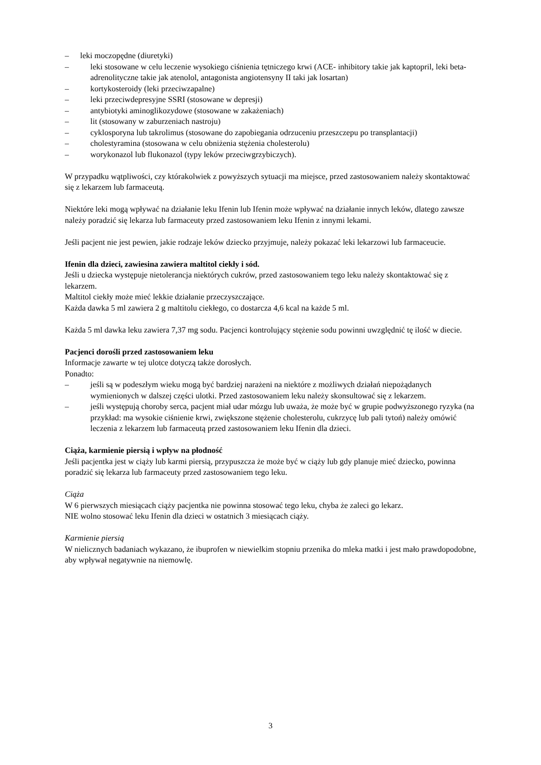– leki moczopędne (diuretyki)
– leki stosowane w celu leczenie wysokiego ciśnienia tętniczego krwi (ACE- inhibitory takie jak kaptopril, leki beta-adrenolityczne takie jak atenolol, antagonista angiotensyny II taki jak losartan)
– kortykosteroidy (leki przeciwzapalne)
– leki przeciwdepresyjne SSRI (stosowane w depresji)
– antybiotyki aminoglikozydowe (stosowane w zakażeniach)
– lit (stosowany w zaburzeniach nastroju)
– cyklosporyna lub takrolimus (stosowane do zapobiegania odrzuceniu przeszczepu po transplantacji)
– cholestyramina (stosowana w celu obniżenia stężenia cholesterolu)
– worykonazol lub flukonazol (typy leków przeciwgrzybiczych).
W przypadku wątpliwości, czy którakolwiek z powyższych sytuacji ma miejsce, przed zastosowaniem należy skontaktować się z lekarzem lub farmaceutą.
Niektóre leki mogą wpływać na działanie leku Ifenin lub Ifenin może wpływać na działanie innych leków, dlatego zawsze należy poradzić się lekarza lub farmaceuty przed zastosowaniem leku Ifenin z innymi lekami.
Jeśli pacjent nie jest pewien, jakie rodzaje leków dziecko przyjmuje, należy pokazać leki lekarzowi lub farmaceucie.
Ifenin dla dzieci, zawiesina zawiera maltitol ciekły i sód.
Jeśli u dziecka występuje nietolerancja niektórych cukrów, przed zastosowaniem tego leku należy skontaktować się z lekarzem.
Maltitol ciekły może mieć lekkie działanie przeczyszczające.
Każda dawka 5 ml zawiera 2 g maltitolu ciekłego, co dostarcza 4,6 kcal na każde 5 ml.
Każda 5 ml dawka leku zawiera 7,37 mg sodu. Pacjenci kontrolujący stężenie sodu powinni uwzględnić tę ilość w diecie.
Pacjenci dorośli przed zastosowaniem leku
Informacje zawarte w tej ulotce dotyczą także dorosłych.
Ponadto:
– jeśli są w podeszłym wieku mogą być bardziej narażeni na niektóre z możliwych działań niepożądanych wymienionych w dalszej części ulotki. Przed zastosowaniem leku należy skonsultować się z lekarzem.
– jeśli występują choroby serca, pacjent miał udar mózgu lub uważa, że może być w grupie podwyższonego ryzyka (na przykład: ma wysokie ciśnienie krwi, zwiększone stężenie cholesterolu, cukrzycę lub pali tytoń) należy omówić leczenia z lekarzem lub farmaceutą przed zastosowaniem leku Ifenin dla dzieci.
Ciąża, karmienie piersią i wpływ na płodność
Jeśli pacjentka jest w ciąży lub karmi piersią, przypuszcza że może być w ciąży lub gdy planuje mieć dziecko, powinna poradzić się lekarza lub farmaceuty przed zastosowaniem tego leku.
Ciąża
W 6 pierwszych miesiącach ciąży pacjentka nie powinna stosować tego leku, chyba że zaleci go lekarz.
NIE wolno stosować leku Ifenin dla dzieci w ostatnich 3 miesiącach ciąży.
Karmienie piersią
W nielicznych badaniach wykazano, że ibuprofen w niewielkim stopniu przenika do mleka matki i jest mało prawdopodobne, aby wpływał negatywnie na niemowlę.
3